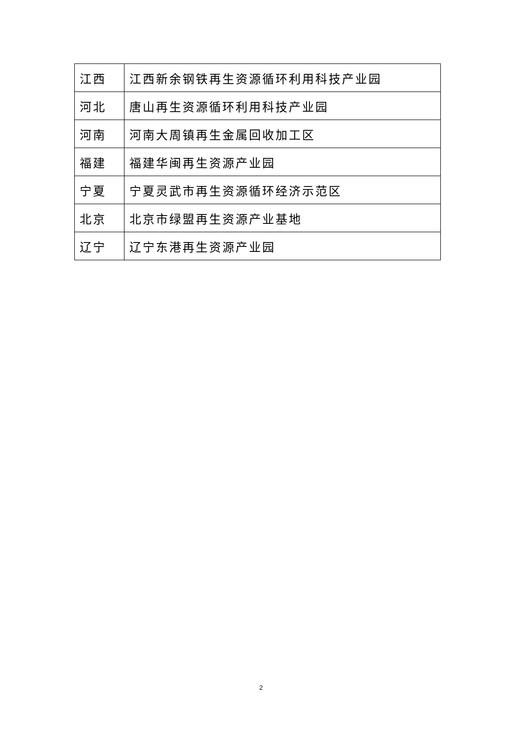| 江西 | 江西新余钢铁再生资源循环利用科技产业园 |
| 河北 | 唐山再生资源循环利用科技产业园 |
| 河南 | 河南大周镇再生金属回收加工区 |
| 福建 | 福建华闽再生资源产业园 |
| 宁夏 | 宁夏灵武市再生资源循环经济示范区 |
| 北京 | 北京市绿盟再生资源产业基地 |
| 辽宁 | 辽宁东港再生资源产业园 |
2